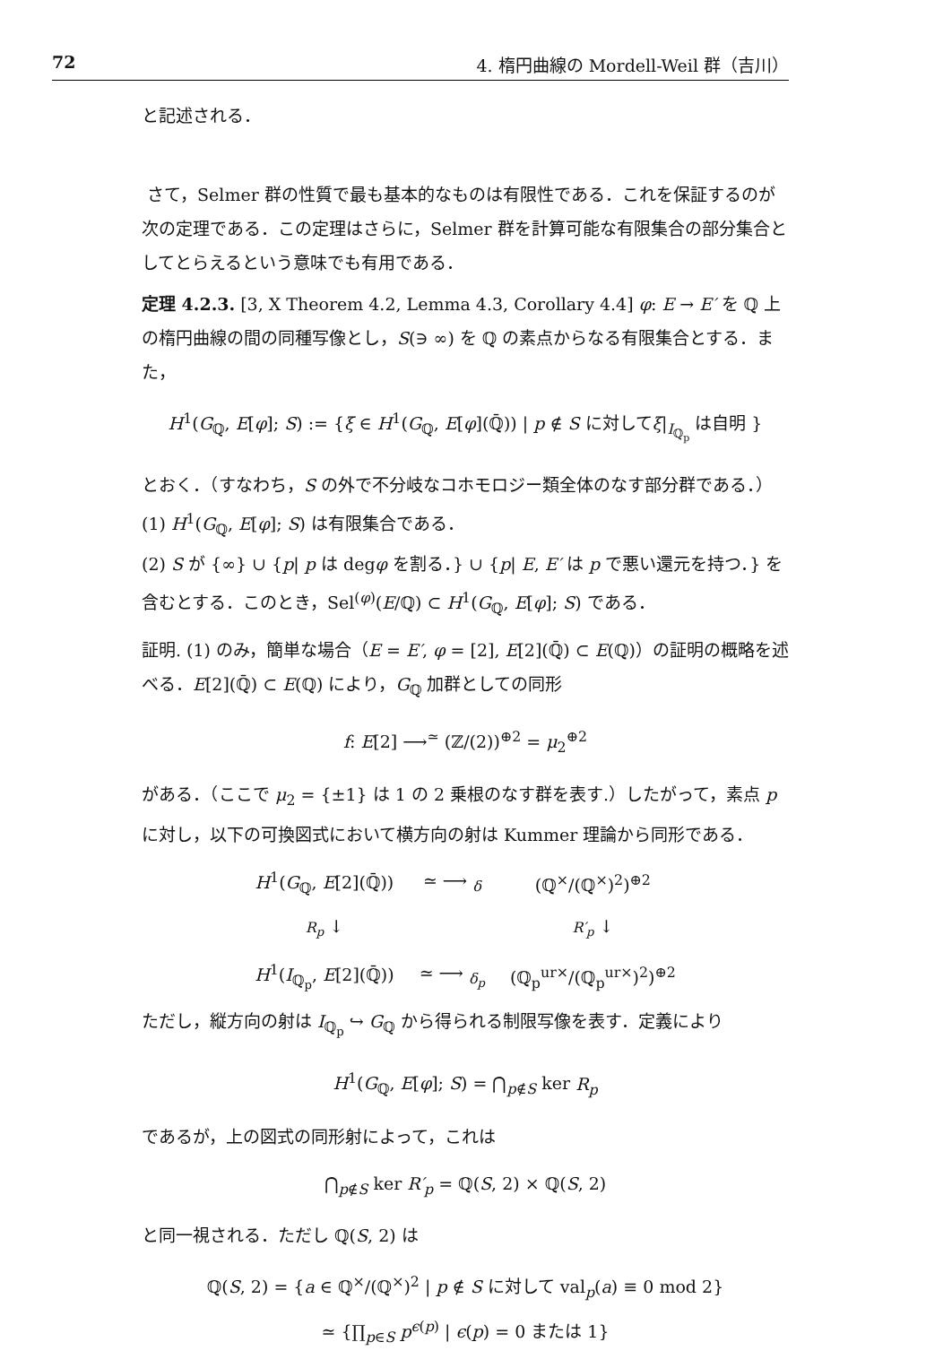72 4. 楕円曲線の Mordell-Weil 群（吉川）
と記述される．
さて，Selmer 群の性質で最も基本的なものは有限性である．これを保証するのが次の定理である．この定理はさらに，Selmer 群を計算可能な有限集合の部分集合としてとらえるという意味でも有用である．
定理 4.2.3. [3, X Theorem 4.2, Lemma 4.3, Corollary 4.4] φ: E → E′ を ℚ 上の楕円曲線の間の同種写像とし，S(∋ ∞) を ℚ の素点からなる有限集合とする．また，
H<sup>1</sup>(G<sub>ℚ</sub>, E[φ]; S) := {ξ ∈ H<sup>1</sup>(G<sub>ℚ</sub>, E[φ](ℚ̄)) | p ∉ S に対してξ|<sub>I<sub>ℚ<sub>p</sub></sub></sub> は自明 }
とおく．（すなわち，S の外で不分岐なコホモロジー類全体のなす部分群である．）
(1) H<sup>1</sup>(G<sub>ℚ</sub>, E[φ]; S) は有限集合である．
(2) S が {∞} ∪ {p| p は degφ を割る．} ∪ {p| E, E′ は p で悪い還元を持つ．} を含むとする．このとき，Sel<sup>(φ)</sup>(E/ℚ) ⊂ H<sup>1</sup>(G<sub>ℚ</sub>, E[φ]; S) である．
証明. (1) のみ，簡単な場合（E = E′, φ = [2], E[2](ℚ̄) ⊂ E(ℚ)）の証明の概略を述べる．E[2](ℚ̄) ⊂ E(ℚ) により，G<sub>ℚ</sub> 加群としての同形
f: E[2] ⟶<sup>≃</sup> (ℤ/(2))<sup>⊕2</sup> = μ<sub>2</sub><sup>⊕2</sup>
がある．（ここで μ<sub>2</sub> = {±1} は 1 の 2 乗根のなす群を表す.）したがって，素点 p に対し，以下の可換図式において横方向の射は Kummer 理論から同形である．
| H<sup>1</sup>( G<sub>ℚ</sub>, E [2](ℚ̄)) | ≃ ⟶ <sub>δ</sub> | (ℚ<sup>×</sup>/(ℚ<sup>×</sup>)<sup>2</sup>)<sup>⊕2</sup> |
| R<sub>p</sub> ↓ | | R′<sub>p</sub> ↓ |
| H<sup>1</sup>( I<sub>ℚ<sub>p</sub></sub>, E [2](ℚ̄)) | ≃ ⟶ <sub>δ<sub>p</sub></sub> | (ℚ<sub>p</sub><sup>ur×</sup>/(ℚ<sub>p</sub><sup>ur×</sup>)<sup>2</sup>)<sup>⊕2</sup> |
ただし，縦方向の射は I<sub>ℚ<sub>p</sub></sub> ↪ G<sub>ℚ</sub> から得られる制限写像を表す．定義により
H<sup>1</sup>(G<sub>ℚ</sub>, E[φ]; S) = ⋂<sub>p∉S</sub> ker R<sub>p</sub>
であるが，上の図式の同形射によって，これは
⋂<sub>p∉S</sub> ker R′<sub>p</sub> = ℚ(S, 2) × ℚ(S, 2)
と同一視される．ただし ℚ(S, 2) は
ℚ(S, 2) = {a ∈ ℚ<sup>×</sup>/(ℚ<sup>×</sup>)<sup>2</sup> | p ∉ S に対して val<sub>p</sub>(a) ≡ 0 mod 2}
≃ {∏<sub>p∈S</sub> p<sup>ϵ(p)</sup> | ϵ(p) = 0 または 1}